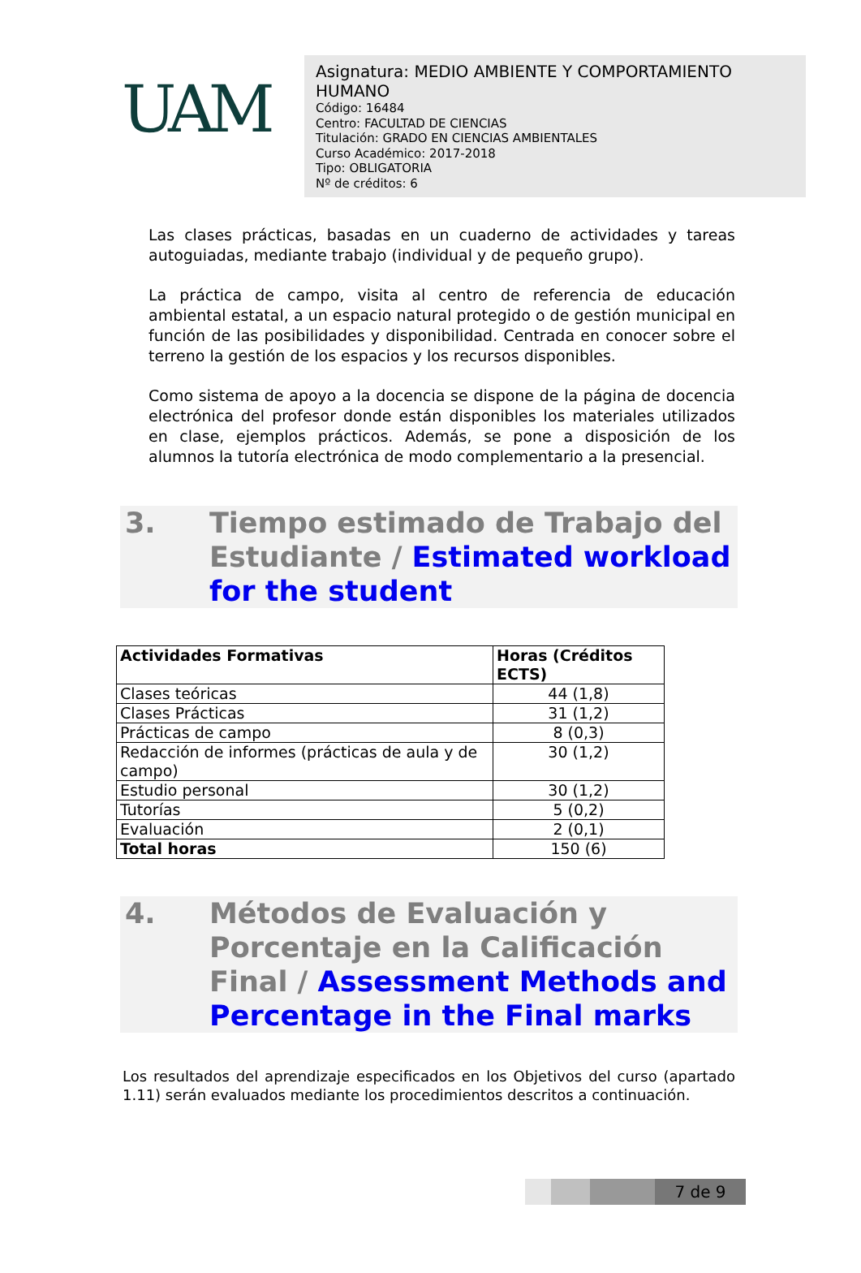UAM
Asignatura: MEDIO AMBIENTE Y COMPORTAMIENTO HUMANO
Código: 16484
Centro: FACULTAD DE CIENCIAS
Titulación: GRADO EN CIENCIAS AMBIENTALES
Curso Académico: 2017-2018
Tipo: OBLIGATORIA
Nº de créditos: 6
Las clases prácticas, basadas en un cuaderno de actividades y tareas autoguiadas, mediante trabajo (individual y de pequeño grupo).
La práctica de campo, visita al centro de referencia de educación ambiental estatal, a un espacio natural protegido o de gestión municipal en función de las posibilidades y disponibilidad. Centrada en conocer sobre el terreno la gestión de los espacios y los recursos disponibles.
Como sistema de apoyo a la docencia se dispone de la página de docencia electrónica del profesor donde están disponibles los materiales utilizados en clase, ejemplos prácticos. Además, se pone a disposición de los alumnos la tutoría electrónica de modo complementario a la presencial.
3. Tiempo estimado de Trabajo del Estudiante / Estimated workload for the student
| Actividades Formativas | Horas (Créditos ECTS) |
| --- | --- |
| Clases teóricas | 44 (1,8) |
| Clases Prácticas | 31 (1,2) |
| Prácticas de campo | 8 (0,3) |
| Redacción de informes (prácticas de aula y de campo) | 30 (1,2) |
| Estudio personal | 30 (1,2) |
| Tutorías | 5 (0,2) |
| Evaluación | 2 (0,1) |
| Total horas | 150 (6) |
4. Métodos de Evaluación y Porcentaje en la Calificación Final / Assessment Methods and Percentage in the Final marks
Los resultados del aprendizaje especificados en los Objetivos del curso (apartado 1.11) serán evaluados mediante los procedimientos descritos a continuación.
7 de 9